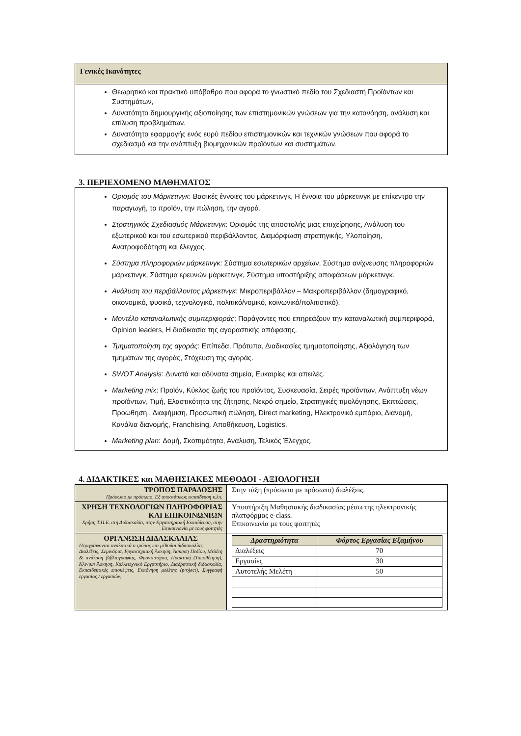Γενικές Ικανότητες
Θεωρητικό και πρακτικό υπόβαθρο που αφορά το γνωστικό πεδίο του Σχεδιαστή Προϊόντων και Συστημάτων,
Δυνατότητα δημιουργικής αξιοποίησης των επιστημονικών γνώσεων για την κατανόηση, ανάλυση και επίλυση προβλημάτων.
Δυνατότητα εφαρμογής ενός ευρύ πεδίου επιστημονικών και τεχνικών γνώσεων που αφορά το σχεδιασμό και την ανάπτυξη βιομηχανικών προϊόντων και συστημάτων.
3. ΠΕΡΙΕΧΟΜΕΝΟ ΜΑΘΗΜΑΤΟΣ
Ορισμός του Μάρκετινγκ: Βασικές έννοιες του μάρκετινγκ, Η έννοια του μάρκετινγκ με επίκεντρο την παραγωγή, το προϊόν, την πώληση, την αγορά.
Στρατηγικός Σχεδιασμός Μάρκετινγκ: Ορισμός της αποστολής μιας επιχείρησης, Ανάλυση του εξωτερικού και του εσωτερικού περιβάλλοντος, Διαμόρφωση στρατηγικής, Υλοποίηση, Ανατροφοδότηση και έλεγχος.
Σύστημα πληροφοριών μάρκετινγκ: Σύστημα εσωτερικών αρχείων, Σύστημα ανίχνευσης πληροφοριών μάρκετινγκ, Σύστημα ερευνών μάρκετινγκ, Σύστημα υποστήριξης αποφάσεων μάρκετινγκ.
Ανάλυση του περιβάλλοντος μάρκετινγκ: Μικροπεριβάλλον – Μακροπεριβάλλον (δημογραφικό, οικονομικό, φυσικό, τεχνολογικό, πολιτικό/νομικό, κοινωνικό/πολιτιστικό).
Μοντέλο καταναλωτικής συμπεριφοράς: Παράγοντες που επηρεάζουν την καταναλωτική συμπεριφορά, Opinion leaders, Η διαδικασία της αγοραστικής απόφασης.
Τμηματοποίηση της αγοράς: Επίπεδα, Πρότυπα, Διαδικασίες τμηματοποίησης, Αξιολόγηση των τμημάτων της αγοράς, Στόχευση της αγοράς.
SWOT Analysis: Δυνατά και αδύνατα σημεία, Ευκαιρίες και απειλές.
Marketing mix: Προϊόν, Κύκλος ζωής του προϊόντος, Συσκευασία, Σειρές προϊόντων, Ανάπτυξη νέων προϊόντων, Τιμή, Ελαστικότητα της ζήτησης, Νεκρό σημείο, Στρατηγικές τιμολόγησης, Εκπτώσεις, Προώθηση , Διαφήμιση, Προσωπική πώληση, Direct marketing, Ηλεκτρονικό εμπόριο, Διανομή, Κανάλια διανομής, Franchising, Αποθήκευση, Logistics.
Marketing plan: Δομή, Σκοπιμότητα, Ανάλυση, Τελικός Έλεγχος.
4. ΔΙΔΑΚΤΙΚΕΣ και ΜΑΘΗΣΙΑΚΕΣ ΜΕΘΟΔΟΙ - ΑΞΙΟΛΟΓΗΣΗ
| ΤΡΟΠΟΣ ΠΑΡΑΔΟΣΗΣ Πρόσωπο με πρόσωπο, Εξ αποστάσεως εκπαίδευση κ.λπ. | Στην τάξη (πρόσωπο με πρόσωπο) διαλέξεις. |
| ΧΡΗΣΗ ΤΕΧΝΟΛΟΓΙΩΝ ΠΛΗΡΟΦΟΡΙΑΣ ΚΑΙ ΕΠΙΚΟΙΝΩΝΙΩΝ Χρήση Τ.Π.Ε. στη Διδασκαλία, στην Εργαστηριακή Εκπαίδευση, στην Επικοινωνία με τους φοιτητές | Υποστήριξη Μαθησιακής διαδικασίας μέσω της ηλεκτρονικής πλατφόρμας e-class. Επικοινωνία με τους φοιτητές |
| ΟΡΓΑΝΩΣΗ ΔΙΔΑΣΚΑΛΙΑΣ Περιγράφονται αναλυτικά ο τρόπος και μέθοδοι διδασκαλίας. Διαλέξεις, Σεμινάρια, Εργαστηριακή Άσκηση, Άσκηση Πεδίου, Μελέτη & ανάλυση βιβλιογραφίας, Φροντιστήριο, Πρακτική (Τοποθέτηση), Κλινική Άσκηση, Καλλιτεχνικό Εργαστήριο, Διαδραστική διδασκαλία, Εκπαιδευτικές επισκέψεις, Εκπόνηση μελέτης (project), Συγγραφή εργασίας / εργασιών, | / Δραστηριότητα / Φόρτος Εργασίας Εξαμήνου / / --- / --- / / Διαλέξεις / 70 / / Εργασίες / 30 / / Αυτοτελής Μελέτη / 50 / |